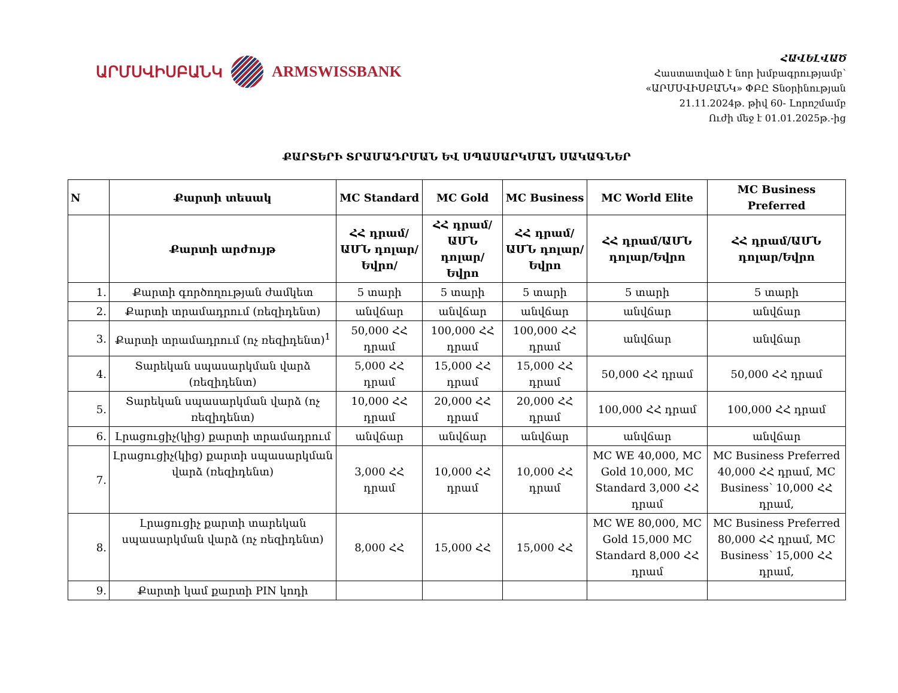ԱՐՄՍՎԻՍԲԱՆԿ ARMSWISSBANK
ՀԱՎԵԼՎԱԾ
Հաստատված է նոր խմբագրությամբ՝
«ԱՐՄՍՎԻՍԲԱՆԿ» ՓԲԸ Տնօրինության
21.11.2024թ. թիվ 60- Լորոշմամբ
Ուժի մեջ է 01.01.2025թ.-ից
ՔԱՐՏԵՐԻ ՏՐԱՄԱԴՐՄԱՆ ԵՎ ՍՊԱՍԱՐԿՄԱՆ ՍԱԿԱԳՆԵՐ
| N | Քարտի տեսակ | MC Standard | MC Gold | MC Business | MC World Elite | MC Business Preferred |
| --- | --- | --- | --- | --- | --- | --- |
| | Քարտի արժույթ | ՀՀ դրամ/ԱՄՆ դոլար/Եվրո/ | ՀՀ դրամ/ԱՄՆ դոլար/Եվրո | ՀՀ դրամ/ԱՄՆ դոլար/Եվրո | ՀՀ դրամ/ԱՄՆ դոլար/Եվրո | ՀՀ դրամ/ԱՄՆ դոլար/Եվրո |
| 1. | Քարտի գործողության ժամկետ | 5 տարի | 5 տարի | 5 տարի | 5 տարի | 5 տարի |
| 2. | Քարտի տրամադրում (ռեզիդենտ) | անվճար | անվճար | անվճար | անվճար | անվճար |
| 3. | Քարտի տրամադրում (ոչ ռեզիդենտ)<sup>1</sup> | 50,000 ՀՀ դրամ | 100,000 ՀՀ դրամ | 100,000 ՀՀ դրամ | անվճար | անվճար |
| 4. | Տարեկան սպասարկման վարձ (ռեզիդենտ) | 5,000 ՀՀ դրամ | 15,000 ՀՀ դրամ | 15,000 ՀՀ դրամ | 50,000 ՀՀ դրամ | 50,000 ՀՀ դրամ |
| 5. | Տարեկան սպասարկման վարձ (ոչ ռեզիդենտ) | 10,000 ՀՀ դրամ | 20,000 ՀՀ դրամ | 20,000 ՀՀ դրամ | 100,000 ՀՀ դրամ | 100,000 ՀՀ դրամ |
| 6. | Լրացուցիչ(կից) քարտի տրամադրում | անվճար | անվճար | անվճար | անվճար | անվճար |
| 7. | Լրացուցիչ(կից) քարտի սպասարկման վարձ (ռեզիդենտ) | 3,000 ՀՀ դրամ | 10,000 ՀՀ դրամ | 10,000 ՀՀ դրամ | MC WE 40,000, MC Gold 10,000, MC Standard 3,000 ՀՀ դրամ | MC Business Preferred 40,000 ՀՀ դրամ, MC Business՝ 10,000 ՀՀ դրամ, |
| 8. | Լրացուցիչ քարտի տարեկան սպասարկման վարձ (ոչ ռեզիդենտ) | 8,000 ՀՀ | 15,000 ՀՀ | 15,000 ՀՀ | MC WE 80,000, MC Gold 15,000 MC Standard 8,000 ՀՀ դրամ | MC Business Preferred 80,000 ՀՀ դրամ, MC Business՝ 15,000 ՀՀ դրամ, |
| 9. | Քարտի կամ քարտի PIN կոդի | | | | | |